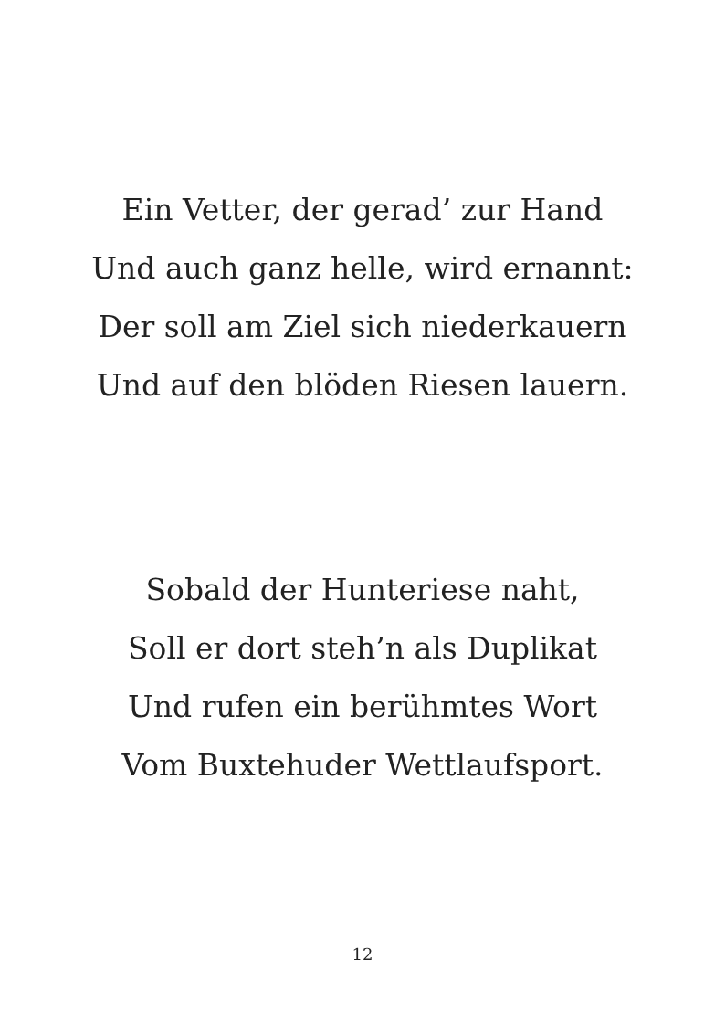Ein Vetter, der gerad’ zur Hand
Und auch ganz helle, wird ernannt:
Der soll am Ziel sich niederkauern
Und auf den blöden Riesen lauern.
Sobald der Hunteriese naht,
Soll er dort steh’n als Duplikat
Und rufen ein berühmtes Wort
Vom Buxtehuder Wettlaufsport.
12